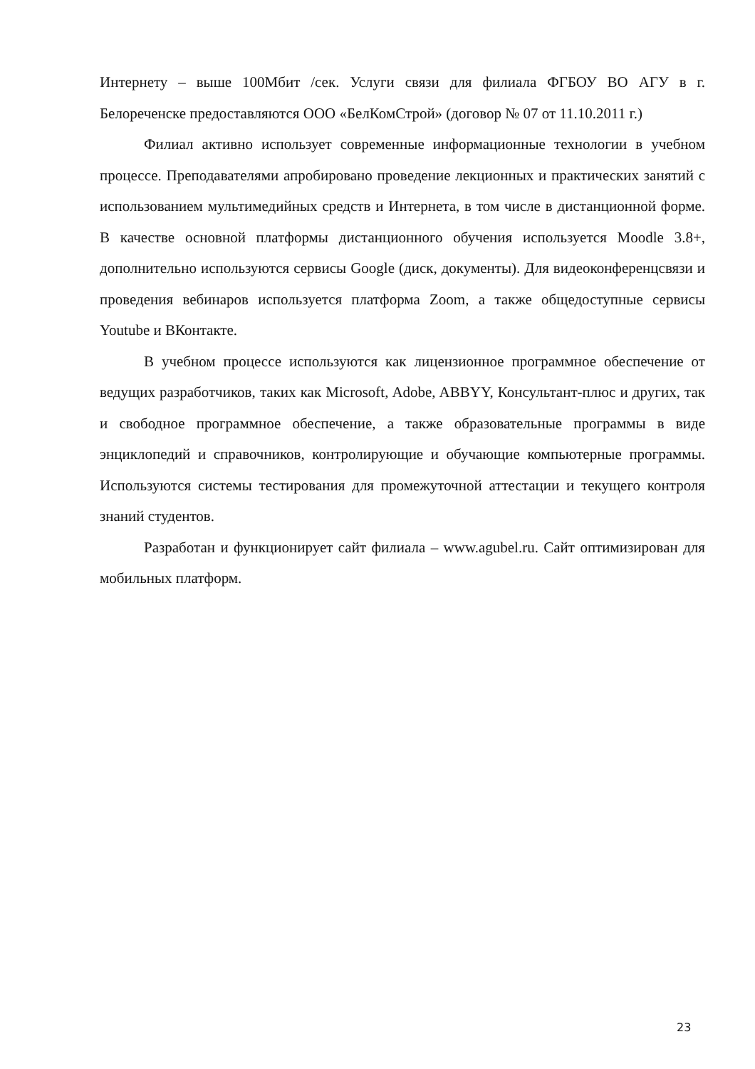Интернету – выше 100Мбит /сек. Услуги связи для филиала ФГБОУ ВО АГУ в г. Белореченске предоставляются ООО «БелКомСтрой» (договор № 07 от 11.10.2011 г.)
Филиал активно использует современные информационные технологии в учебном процессе. Преподавателями апробировано проведение лекционных и практических занятий с использованием мультимедийных средств и Интернета, в том числе в дистанционной форме. В качестве основной платформы дистанционного обучения используется Moodle 3.8+, дополнительно используются сервисы Google (диск, документы). Для видеоконференцсвязи и проведения вебинаров используется платформа Zoom, а также общедоступные сервисы Youtube и ВКонтакте.
В учебном процессе используются как лицензионное программное обеспечение от ведущих разработчиков, таких как Microsoft, Adobe, ABBYY, Консультант-плюс и других, так и свободное программное обеспечение, а также образовательные программы в виде энциклопедий и справочников, контролирующие и обучающие компьютерные программы. Используются системы тестирования для промежуточной аттестации и текущего контроля знаний студентов.
Разработан и функционирует сайт филиала – www.agubel.ru. Сайт оптимизирован для мобильных платформ.
23